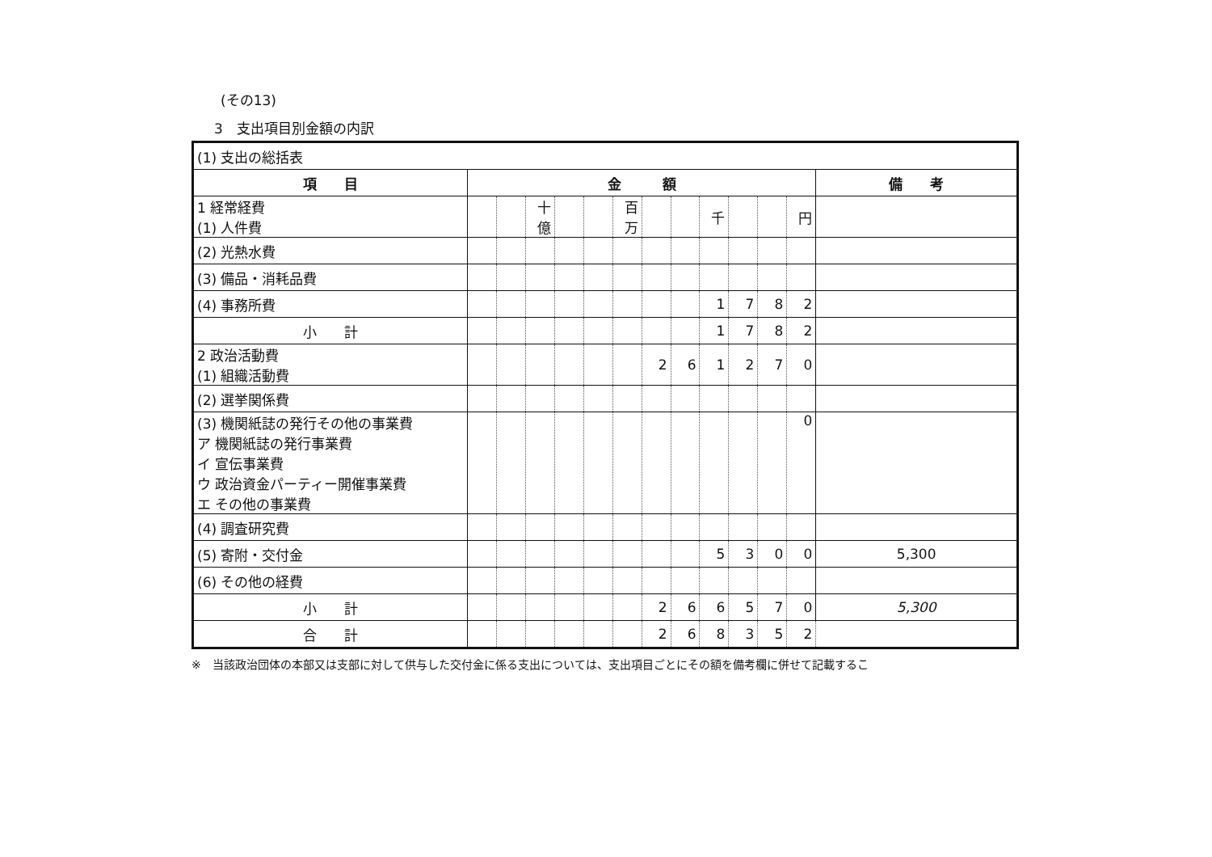(その13)
3　支出項目別金額の内訳
| (1) 支出の総括表 | | | | | | | | | | | | | |
| 項 目 | 金 額 | | | | | | | | | | | | 備 考 |
| 1 経常経費 (1) 人件費 | | | 十億 | | | 百万 | | | 千 | | | 円 | |
| (2) 光熱水費 | | | | | | | | | | | | | |
| (3) 備品・消耗品費 | | | | | | | | | | | | | |
| (4) 事務所費 | | | | | | | | | 1 | 7 | 8 | 2 | |
| 小 計 | | | | | | | | | 1 | 7 | 8 | 2 | |
| 2 政治活動費 (1) 組織活動費 | | | | | | | 2 | 6 | 1 | 2 | 7 | 0 | |
| (2) 選挙関係費 | | | | | | | | | | | | | |
| (3) 機関紙誌の発行その他の事業費 ア 機関紙誌の発行事業費 イ 宣伝事業費 ウ 政治資金パーティー開催事業費 エ その他の事業費 | | | | | | | | | | | | 0 | |
| (4) 調査研究費 | | | | | | | | | | | | | |
| (5) 寄附・交付金 | | | | | | | | | 5 | 3 | 0 | 0 | 5,300 |
| (6) その他の経費 | | | | | | | | | | | | | |
| 小 計 | | | | | | | 2 | 6 | 6 | 5 | 7 | 0 | 5,300 |
| 合 計 | | | | | | | 2 | 6 | 8 | 3 | 5 | 2 | |
※　当該政治団体の本部又は支部に対して供与した交付金に係る支出については、支出項目ごとにその額を備考欄に併せて記載するこ